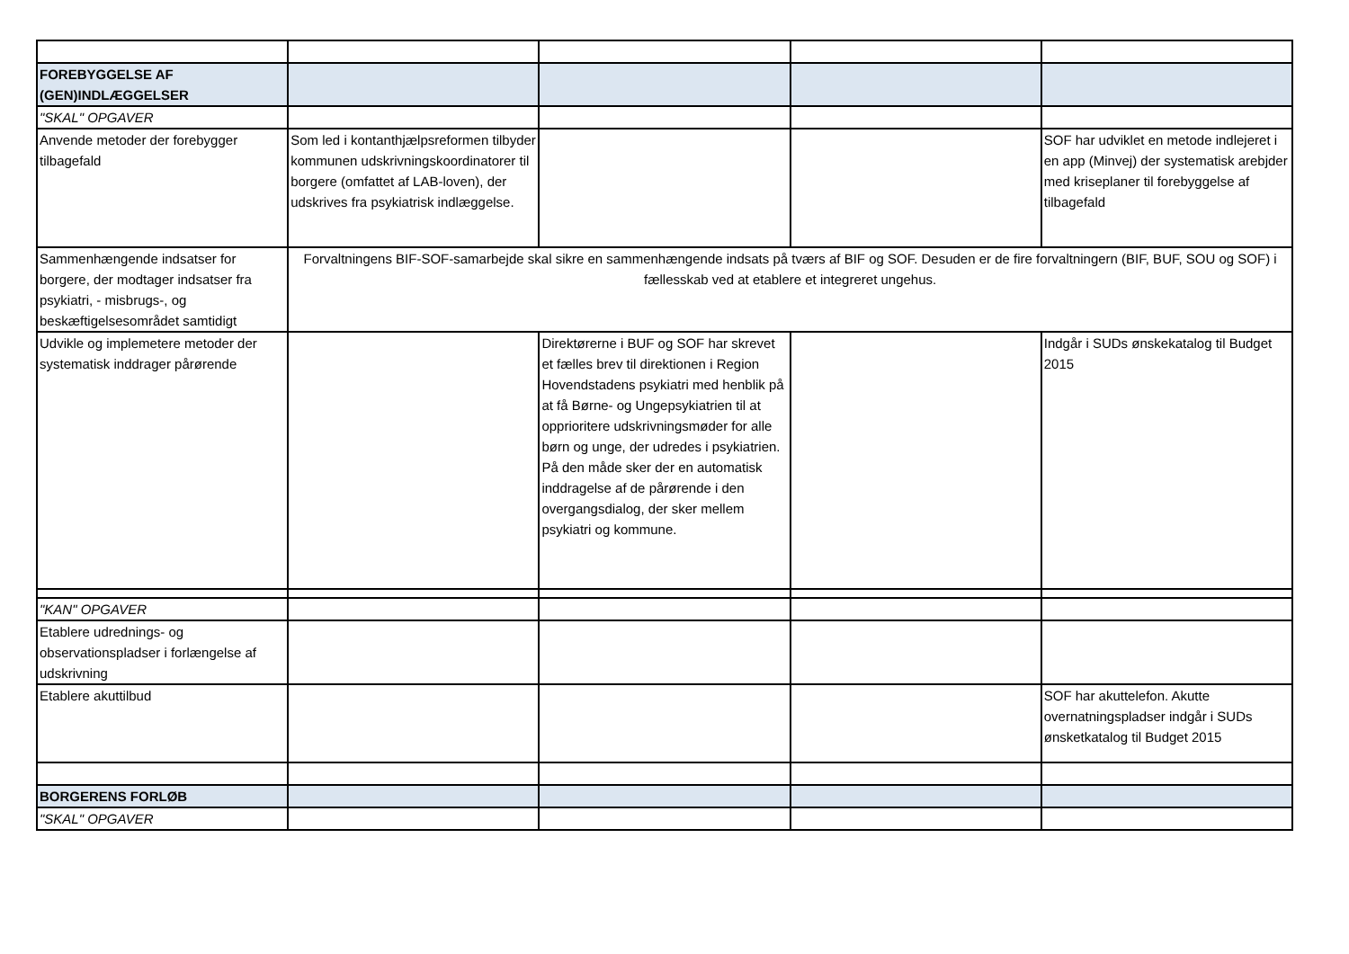| FOREBYGGELSE AF (GEN)INDLÆGGELSER | | | | |
| "SKAL" OPGAVER | | | | |
| Anvende metoder der forebygger tilbagefald | Som led i kontanthjælpsreformen tilbyder kommunen udskrivningskoordinatorer til borgere (omfattet af LAB-loven), der udskrives fra psykiatrisk indlæggelse. | | | SOF har udviklet en metode indlejeret i en app (Minvej) der systematisk arebjder med kriseplaner til forebyggelse af tilbagefald |
| Sammenhængende indsatser for borgere, der modtager indsatser fra psykiatri, - misbrugs-, og beskæftigelsesområdet samtidigt | Forvaltningens BIF-SOF-samarbejde skal sikre en sammenhængende indsats på tværs af BIF og SOF. Desuden er de fire forvaltningern (BIF, BUF, SOU og SOF) i fællesskab ved at etablere et integreret ungehus. | | | |
| Udvikle og implemetere metoder der systematisk inddrager pårørende | | Direktørerne i BUF og SOF har skrevet et fælles brev til direktionen i Region Hovendstadens psykiatri med henblik på at få Børne- og Ungepsykiatrien til at opprioritere udskrivningsmøder for alle børn og unge, der udredes i psykiatrien. På den måde sker der en automatisk inddragelse af de pårørende i den overgangsdialog, der sker mellem psykiatri og kommune. | | Indgår i SUDs ønskekatalog til Budget 2015 |
| "KAN" OPGAVER | | | | |
| Etablere udrednings- og observationspladser i forlængelse af udskrivning | | | | |
| Etablere akuttilbud | | | | SOF har akuttelefon. Akutte overnatningspladser indgår i SUDs ønsketkatalog til Budget 2015 |
| BORGERENS FORLØB | | | | |
| "SKAL" OPGAVER | | | | |